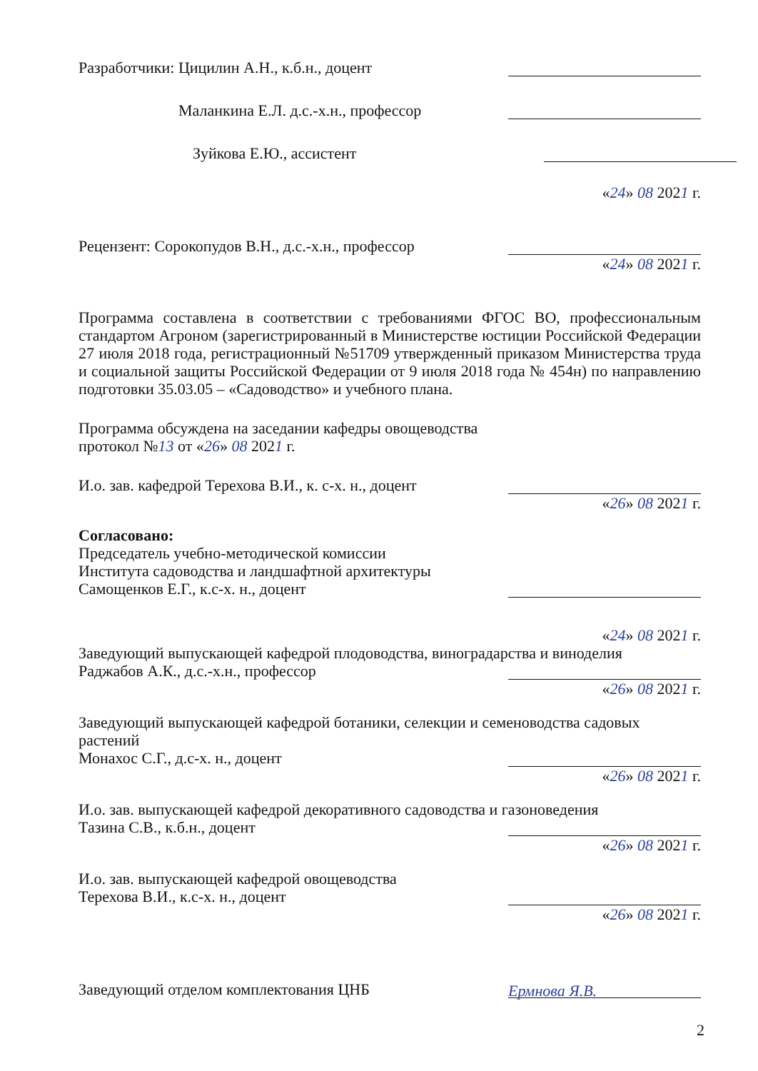Разработчики: Цицилин А.Н., к.б.н., доцент
Маланкина Е.Л. д.с.-х.н., профессор
Зуйкова Е.Ю., ассистент
«24» 08 2021 г.
Рецензент: Сорокопудов В.Н., д.с.-х.н., профессор
«24» 08 2021 г.
Программа составлена в соответствии с требованиями ФГОС ВО, профессиональным стандартом Агроном (зарегистрированный в Министерстве юстиции Российской Федерации 27 июля 2018 года, регистрационный №51709 утвержденный приказом Министерства труда и социальной защиты Российской Федерации от 9 июля 2018 года № 454н) по направлению подготовки 35.03.05 – «Садоводство» и учебного плана.
Программа обсуждена на заседании кафедры овощеводства
протокол №13 от «26» 08 2021 г.
И.о. зав. кафедрой Терехова В.И., к. с-х. н., доцент
«26» 08 2021 г.
Согласовано:
Председатель учебно-методической комиссии
Института садоводства и ландшафтной архитектуры
Самощенков Е.Г., к.с-х. н., доцент
«24» 08 2021 г.
Заведующий выпускающей кафедрой плодоводства, виноградарства и виноделия
Раджабов А.К., д.с.-х.н., профессор
«26» 08 2021 г.
Заведующий выпускающей кафедрой ботаники, селекции и семеноводства садовых растений
Монахос С.Г., д.с-х. н., доцент
«26» 08 2021 г.
И.о. зав. выпускающей кафедрой декоративного садоводства и газоноведения
Тазина С.В., к.б.н., доцент
«26» 08 2021 г.
И.о. зав. выпускающей кафедрой овощеводства
Терехова В.И., к.с-х. н., доцент
«26» 08 2021 г.
Заведующий отделом комплектования ЦНБ Ермнова Я.В.
2